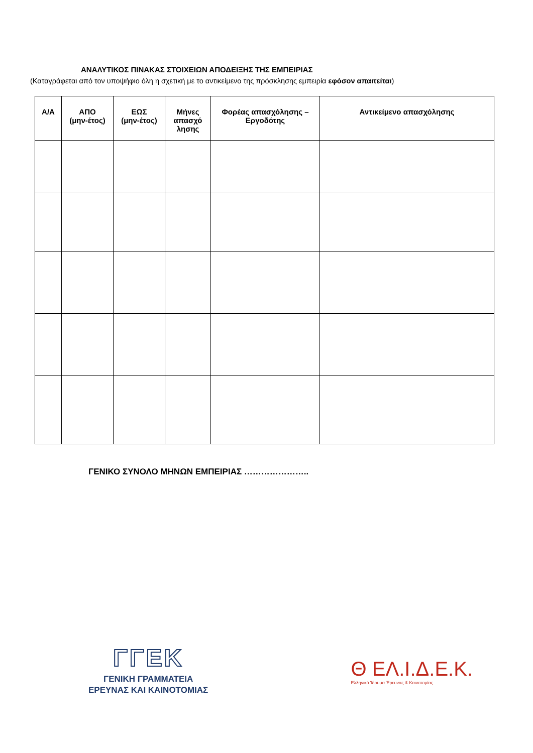ΑΝΑΛΥΤΙΚΟΣ ΠΙΝΑΚΑΣ ΣΤΟΙΧΕΙΩΝ ΑΠΟΔΕΙΞΗΣ ΤΗΣ ΕΜΠΕΙΡΙΑΣ
(Καταγράφεται από τον υποψήφιο όλη η σχετική με το αντικείμενο της πρόσκλησης εμπειρία εφόσον απαιτείται)
| Α/Α | ΑΠΟ (μην-έτος) | ΕΩΣ (μην-έτος) | Μήνες απασχό λησης | Φορέας απασχόλησης – Εργοδότης | Αντικείμενο απασχόλησης |
| --- | --- | --- | --- | --- | --- |
ΓΕΝΙΚΟ ΣΥΝΟΛΟ ΜΗΝΩΝ ΕΜΠΕΙΡΙΑΣ …………………..
ΓΓΕΚ
ΓΕΝΙΚΗ ΓΡΑΜΜΑΤΕΙΑ
ΕΡΕΥΝΑΣ ΚΑΙ ΚΑΙΝΟΤΟΜΙΑΣ
Θ ΕΛ.Ι.Δ.Ε.Κ.
Ελληνικό Ίδρυμα Έρευνας & Καινοτομίας